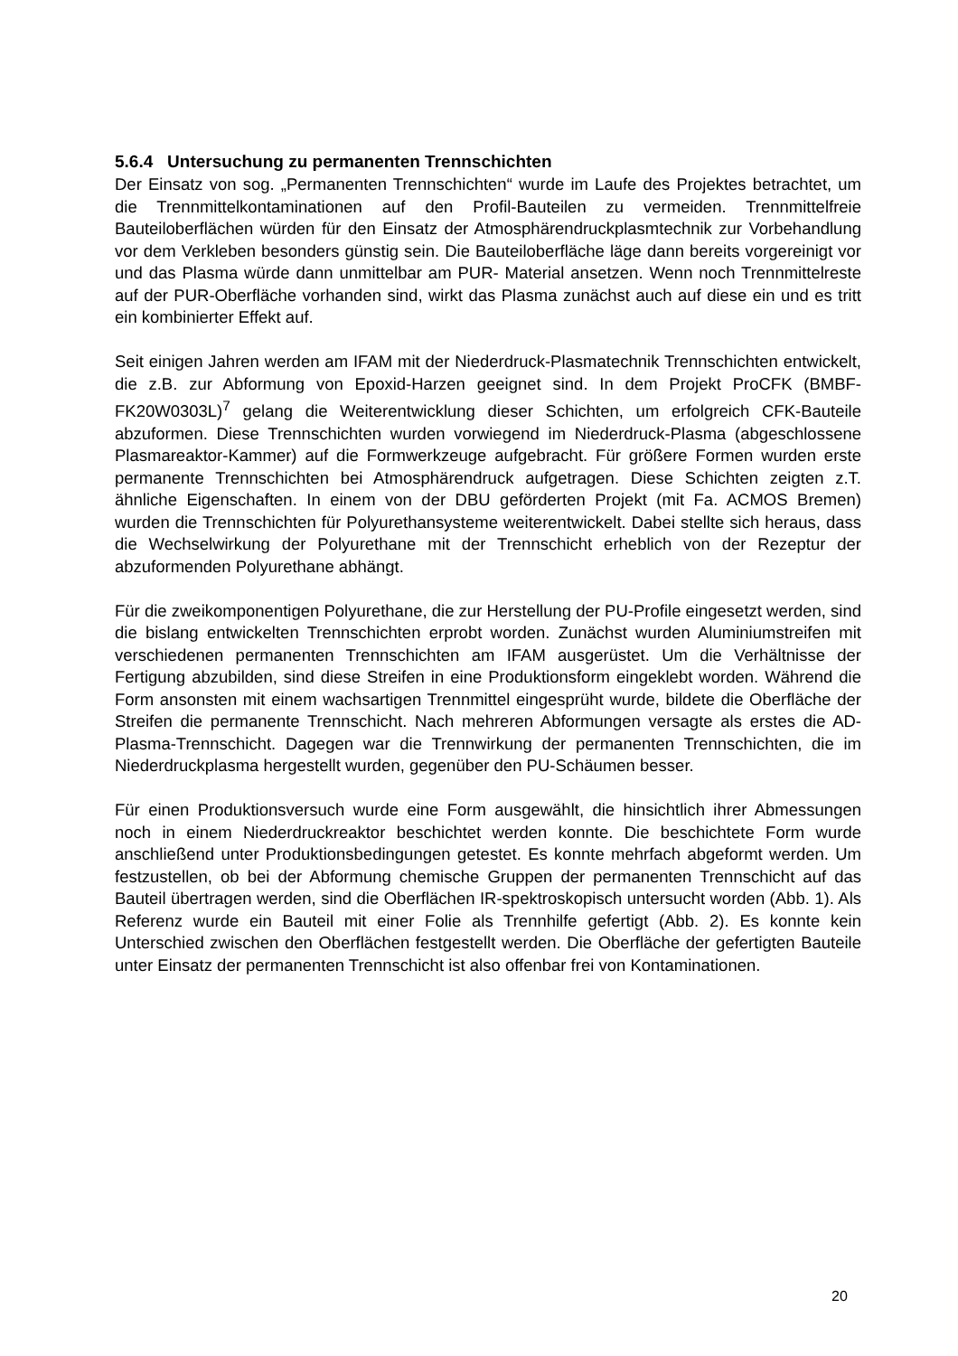5.6.4 Untersuchung zu permanenten Trennschichten
Der Einsatz von sog. „Permanenten Trennschichten“ wurde im Laufe des Projektes betrachtet, um die Trennmittelkontaminationen auf den Profil-Bauteilen zu vermeiden. Trennmittelfreie Bauteiloberflächen würden für den Einsatz der Atmosphärendruckplasmtechnik zur Vorbehandlung vor dem Verkleben besonders günstig sein. Die Bauteiloberfläche läge dann bereits vorgereinigt vor und das Plasma würde dann unmittelbar am PUR- Material ansetzen. Wenn noch Trennmittelreste auf der PUR-Oberfläche vorhanden sind, wirkt das Plasma zunächst auch auf diese ein und es tritt ein kombinierter Effekt auf.
Seit einigen Jahren werden am IFAM mit der Niederdruck-Plasmatechnik Trennschichten entwickelt, die z.B. zur Abformung von Epoxid-Harzen geeignet sind. In dem Projekt ProCFK (BMBF-FK20W0303L)<sup>7</sup> gelang die Weiterentwicklung dieser Schichten, um erfolgreich CFK-Bauteile abzuformen. Diese Trennschichten wurden vorwiegend im Niederdruck-Plasma (abgeschlossene Plasmareaktor-Kammer) auf die Formwerkzeuge aufgebracht. Für größere Formen wurden erste permanente Trennschichten bei Atmosphärendruck aufgetragen. Diese Schichten zeigten z.T. ähnliche Eigenschaften. In einem von der DBU geförderten Projekt (mit Fa. ACMOS Bremen) wurden die Trennschichten für Polyurethansysteme weiterentwickelt. Dabei stellte sich heraus, dass die Wechselwirkung der Polyurethane mit der Trennschicht erheblich von der Rezeptur der abzuformenden Polyurethane abhängt.
Für die zweikomponentigen Polyurethane, die zur Herstellung der PU-Profile eingesetzt werden, sind die bislang entwickelten Trennschichten erprobt worden. Zunächst wurden Aluminiumstreifen mit verschiedenen permanenten Trennschichten am IFAM ausgerüstet. Um die Verhältnisse der Fertigung abzubilden, sind diese Streifen in eine Produktionsform eingeklebt worden. Während die Form ansonsten mit einem wachsartigen Trennmittel eingesprüht wurde, bildete die Oberfläche der Streifen die permanente Trennschicht. Nach mehreren Abformungen versagte als erstes die AD-Plasma-Trennschicht. Dagegen war die Trennwirkung der permanenten Trennschichten, die im Niederdruckplasma hergestellt wurden, gegenüber den PU-Schäumen besser.
Für einen Produktionsversuch wurde eine Form ausgewählt, die hinsichtlich ihrer Abmessungen noch in einem Niederdruckreaktor beschichtet werden konnte. Die beschichtete Form wurde anschließend unter Produktionsbedingungen getestet. Es konnte mehrfach abgeformt werden. Um festzustellen, ob bei der Abformung chemische Gruppen der permanenten Trennschicht auf das Bauteil übertragen werden, sind die Oberflächen IR-spektroskopisch untersucht worden (Abb. 1). Als Referenz wurde ein Bauteil mit einer Folie als Trennhilfe gefertigt (Abb. 2). Es konnte kein Unterschied zwischen den Oberflächen festgestellt werden. Die Oberfläche der gefertigten Bauteile unter Einsatz der permanenten Trennschicht ist also offenbar frei von Kontaminationen.
20